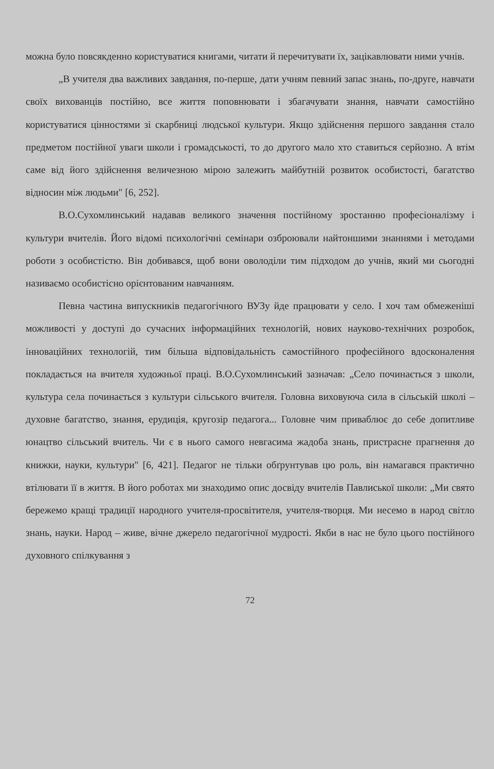можна було повсякденно користуватися книгами, читати й перечитувати їх, зацікавлювати ними учнів.
„В учителя два важливих завдання, по-перше, дати учням певний запас знань, по-друге, навчати своїх вихованців постійно, все життя поповнювати і збагачувати знання, навчати самостійно користуватися цінностями зі скарбниці людської культури. Якщо здійснення першого завдання стало предметом постійної уваги школи і громадськості, то до другого мало хто ставиться серйозно. А втім саме від його здійснення величезною мірою залежить майбутній розвиток особистості, багатство відносин між людьми" [6, 252].
В.О.Сухомлинський надавав великого значення постійному зростанню професіоналізму і культури вчителів. Його відомі психологічні семінари озброювали найтоншими знаннями і методами роботи з особистістю. Він добивався, щоб вони оволоділи тим підходом до учнів, який ми сьогодні називаємо особистісно орієнтованим навчанням.
Певна частина випускників педагогічного ВУЗу йде працювати у село. І хоч там обмеженіші можливості у доступі до сучасних інформаційних технологій, нових науково-технічних розробок, інноваційних технологій, тим більша відповідальність самостійного професійного вдосконалення покладається на вчителя художньої праці. В.О.Сухомлинський зазначав: „Село починається з школи, культура села починається з культури сільського вчителя. Головна виховуюча сила в сільській школі – духовне багатство, знання, ерудиція, кругозір педагога... Головне чим приваблює до себе допитливе юнацтво сільський вчитель. Чи є в нього самого невгасима жадоба знань, пристрасне прагнення до книжки, науки, культури" [6, 421]. Педагог не тільки обґрунтував цю роль, він намагався практично втілювати її в життя. В його роботах ми знаходимо опис досвіду вчителів Павлиської школи: „Ми свято бережемо кращі традиції народного учителя-просвітителя, учителя-творця. Ми несемо в народ світло знань, науки. Народ – живе, вічне джерело педагогічної мудрості. Якби в нас не було цього постійного духовного спілкування з
72